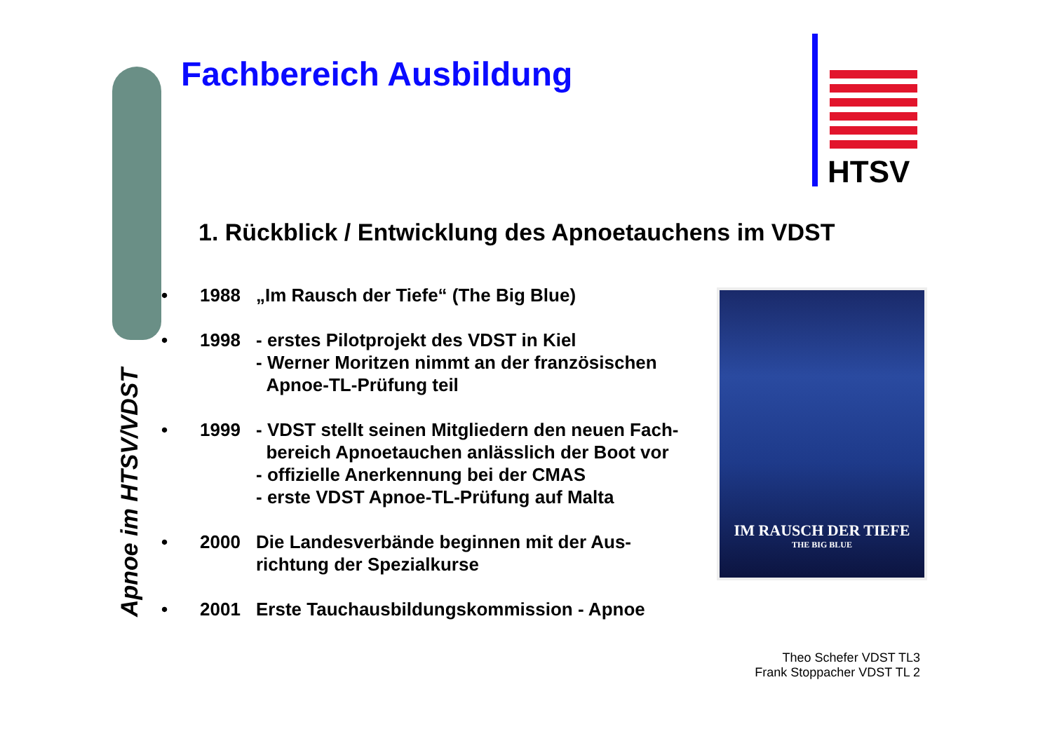Fachbereich Ausbildung
HTSV
1. Rückblick / Entwicklung des Apnoetauchens im VDST
Apnoe im HTSV/VDST
• 1988 „Im Rausch der Tiefe“ (The Big Blue)
• 1998 - erstes Pilotprojekt des VDST in Kiel
- Werner Moritzen nimmt an der französischen
Apnoe-TL-Prüfung teil
• 1999 - VDST stellt seinen Mitgliedern den neuen Fach-
bereich Apnoetauchen anlässlich der Boot vor
- offizielle Anerkennung bei der CMAS
- erste VDST Apnoe-TL-Prüfung auf Malta
• 2000 Die Landesverbände beginnen mit der Aus-
richtung der Spezialkurse
• 2001 Erste Tauchausbildungskommission - Apnoe
IM RAUSCH DER TIEFE
THE BIG BLUE
Theo Schefer VDST TL3
Frank Stoppacher VDST TL 2